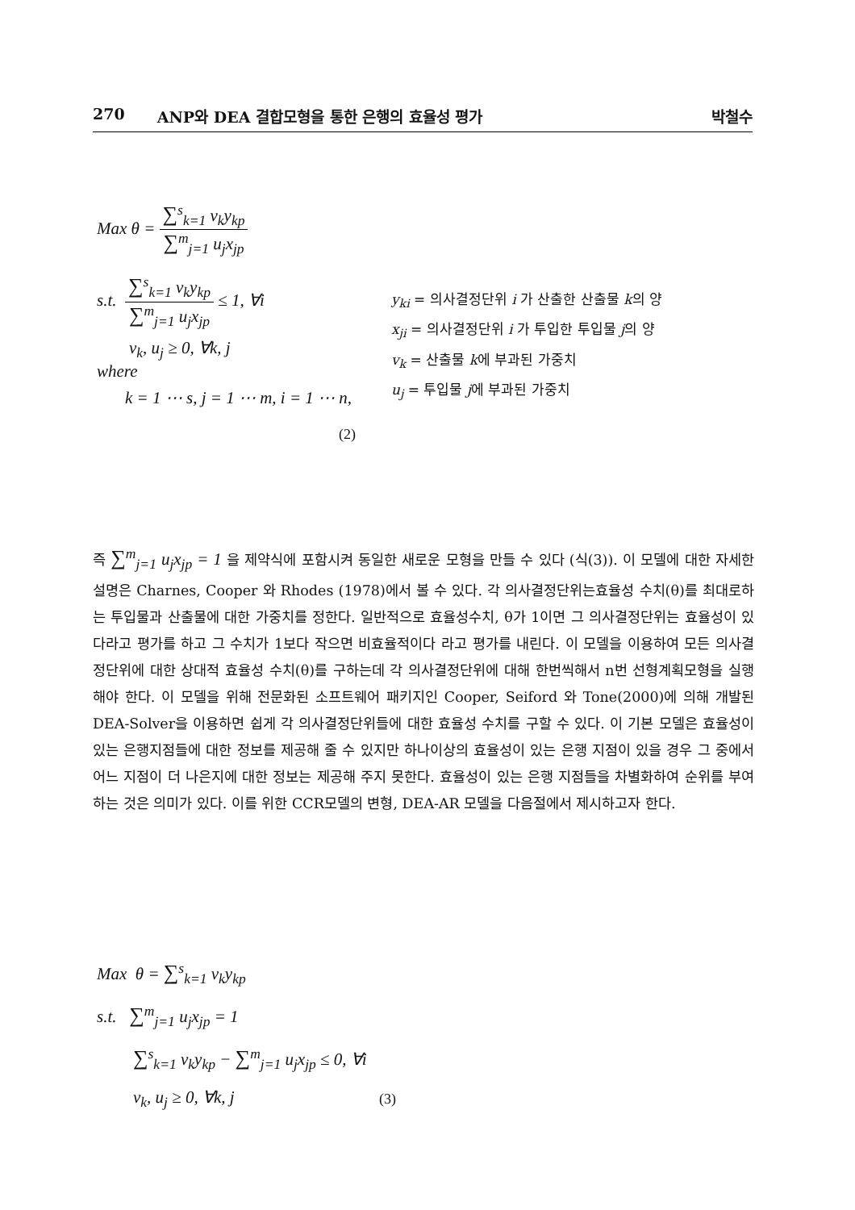270 ANP와 DEA 결합모형을 통한 은행의 효율성 평가 박철수
Max θ =
∑<sup>s</sup><sub>k=1</sub> v<sub>k</sub>y<sub>kp</sub>
∑<sup>m</sup><sub>j=1</sub> u<sub>j</sub>x<sub>jp</sub>
s.t.
∑<sup>s</sup><sub>k=1</sub> v<sub>k</sub>y<sub>kp</sub>
∑<sup>m</sup><sub>j=1</sub> u<sub>j</sub>x<sub>jp</sub>
≤ 1, ∀i
v<sub>k</sub>, u<sub>j</sub> ≥ 0, ∀k, j
where
k = 1 ⋯ s, j = 1 ⋯ m, i = 1 ⋯ n,
y<sub>ki</sub> = 의사결정단위 i 가 산출한 산출물 k의 양
x<sub>ji</sub> = 의사결정단위 i 가 투입한 투입물 j의 양
v<sub>k</sub> = 산출물 k에 부과된 가중치
u<sub>j</sub> = 투입물 j에 부과된 가중치
(2)
즉 ∑<sup>m</sup><sub>j=1</sub> u<sub>j</sub>x<sub>jp</sub> = 1 을 제약식에 포함시켜 동일한 새로운 모형을 만들 수 있다 (식(3)). 이 모델에 대한 자세한 설명은 Charnes, Cooper 와 Rhodes (1978)에서 볼 수 있다. 각 의사결정단위는효율성 수치(θ)를 최대로하는 투입물과 산출물에 대한 가중치를 정한다. 일반적으로 효율성수치, θ가 1이면 그 의사결정단위는 효율성이 있다라고 평가를 하고 그 수치가 1보다 작으면 비효율적이다 라고 평가를 내린다. 이 모델을 이용하여 모든 의사결정단위에 대한 상대적 효율성 수치(θ)를 구하는데 각 의사결정단위에 대해 한번씩해서 n번 선형계획모형을 실행해야 한다. 이 모델을 위해 전문화된 소프트웨어 패키지인 Cooper, Seiford 와 Tone(2000)에 의해 개발된 DEA-Solver을 이용하면 쉽게 각 의사결정단위들에 대한 효율성 수치를 구할 수 있다. 이 기본 모델은 효율성이 있는 은행지점들에 대한 정보를 제공해 줄 수 있지만 하나이상의 효율성이 있는 은행 지점이 있을 경우 그 중에서 어느 지점이 더 나은지에 대한 정보는 제공해 주지 못한다. 효율성이 있는 은행 지점들을 차별화하여 순위를 부여하는 것은 의미가 있다. 이를 위한 CCR모델의 변형, DEA-AR 모델을 다음절에서 제시하고자 한다.
Max θ = ∑<sup>s</sup><sub>k=1</sub> v<sub>k</sub>y<sub>kp</sub>
s.t. ∑<sup>m</sup><sub>j=1</sub> u<sub>j</sub>x<sub>jp</sub> = 1
∑<sup>s</sup><sub>k=1</sub> v<sub>k</sub>y<sub>kp</sub> − ∑<sup>m</sup><sub>j=1</sub> u<sub>j</sub>x<sub>jp</sub> ≤ 0, ∀i
v<sub>k</sub>, u<sub>j</sub> ≥ 0, ∀k, j
(3)